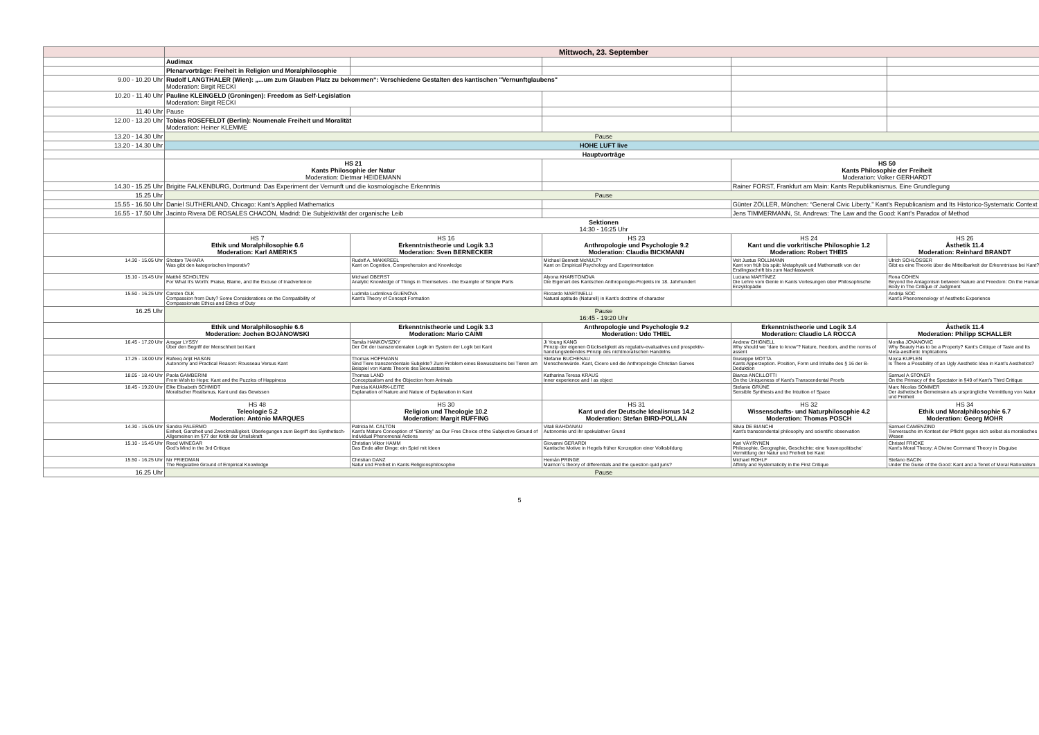| | Mittwoch, 23. September | | | | |
| | Audimax | | | | |
| | Plenarvorträge: Freiheit in Religion und Moralphilosophie | | | | |
| 9.00 - 10.20 Uhr | Rudolf LANGTHALER (Wien): „...um zum Glauben Platz zu bekommen“: Verschiedene Gestalten des kantischen "Vernunftglaubens" Moderation: Birgit RECKI | | | | |
| 10.20 - 11.40 Uhr | Pauline KLEINGELD (Groningen): Freedom as Self-Legislation Moderation: Birgit RECKI | | | | |
| 11.40 Uhr | Pause | | | | |
| 12.00 - 13.20 Uhr | Tobias ROSEFELDT (Berlin): Noumenale Freiheit und Moralität Moderation: Heiner KLEMME | | | | |
| 13.20 - 14.30 Uhr | Pause | | | | |
| 13.20 - 14.30 Uhr | HOHE LUFT live | | | | |
| | Hauptvorträge | | | | |
| | HS 21 Kants Philosophie der Natur Moderation: Dietmar HEIDEMANN | | | HS 50 Kants Philosophie der Freiheit Moderation: Volker GERHARDT | |
| 14.30 - 15.25 Uhr | Brigitte FALKENBURG, Dortmund: Das Experiment der Vernunft und die kosmologische Erkenntnis | | | Rainer FORST, Frankfurt am Main: Kants Republikanismus. Eine Grundlegung | |
| 15.25 Uhr | Pause | | | | |
| 15.55 - 16.50 Uhr | Daniel SUTHERLAND, Chicago: Kant’s Applied Mathematics | | | Günter ZÖLLER, München: “General Civic Liberty.” Kant’s Republicanism and Its Historico-Systematic Context | |
| 16.55 - 17.50 Uhr | Jacinto Rivera DE ROSALES CHACÓN, Madrid: Die Subjektivität der organische Leib | | | Jens TIMMERMANN, St. Andrews: The Law and the Good: Kant’s Paradox of Method | |
| | Sektionen 14:30 - 16:25 Uhr | | | | |
| | HS 7 Ethik und Moralphilosophie 6.6 Moderation: Karl AMERIKS | HS 16 Erkenntnistheorie und Logik 3.3 Moderation: Sven BERNECKER | HS 23 Anthropologie und Psychologie 9.2 Moderation: Claudia BICKMANN | HS 24 Kant und die vorkritische Philosophie 1.2 Moderation: Robert THEIS | HS 26 Ästhetik 11.4 Moderation: Reinhard BRANDT |
| 14.30 - 15.05 Uhr | Shotaro TAHARA Was gibt den kategorischen Imperativ? | Rudolf A. MAKKREEL Kant on Cognition, Comprehension and Knowledge | Michael Bennett McNULTY Kant on Empirical Psychology and Experimentation | Veit Justus ROLLMANN Kant von früh bis spät: Metaphysik und Mathematik von der Erstlingsschrift bis zum Nachlasswerk | Ulrich SCHLÖSSER Gibt es eine Theorie über die Mitteilbarkeit der Erkenntnisse bei Kant? |
| 15.10 - 15.45 Uhr | Matthé SCHOLTEN For What It’s Worth: Praise, Blame, and the Excuse of Inadvertence | Michael OBERST Analytic Knowledge of Things in Themselves - the Example of Simple Parts | Alyona KHARITONOVA Die Eigenart des Kantschen Anthropologie-Projekts im 18. Jahrhundert | Luciana MARTÍNEZ Die Lehre vom Genie in Kants Vorlesungen über Philosophische Enzyklopädie | Rona COHEN Beyond the Antagonism between Nature and Freedom: On the Human Body in The Critique of Judgment |
| 15.50 - 16.25 Uhr | Carsten OLK Compassion from Duty? Some Considerations on the Compatibility of Compassionate Ethics and Ethics of Duty | Ludmila Ludmilova GUENOVA Kant’s Theory of Concept Formation | Riccardo MARTINELLI Natural aptitude (Naturell) in Kant’s doctrine of character | | Andrija SOC Kant’s Phenomenology of Aesthetic Experience |
| 16.25 Uhr | Pause 16:45 - 19:20 Uhr | | | | |
| | Ethik und Moralphilosophie 6.6 Moderation: Jochen BOJANOWSKI | Erkenntnistheorie und Logik 3.3 Moderation: Mario CAIMI | Anthropologie und Psychologie 9.2 Moderation: Udo THIEL | Erkenntnistheorie und Logik 3.4 Moderation: Claudio LA ROCCA | Ästhetik 11.4 Moderation: Philipp SCHALLER |
| 16.45 - 17.20 Uhr | Ansgar LYSSY Über den Begriff der Menschheit bei Kant | Tamás HANKOVSZKY Der Ort der transzendentalen Logik im System der Logik bei Kant | Ji Young KANG Prinzip der eigenen Glückseligkeit als regulativ-evaluatives und prospektiv-handlungsleitendes Prinzip des nichtmoralischen Handelns | Andrew CHIGNELL Why should we “dare to know”? Nature, freedom, and the norms of assent | Monika JOVANOVIC Why Beauty Has to be a Property? Kant’s Critique of Taste and Its Meta-aesthetic Implications |
| 17.25 - 18.00 Uhr | Rafeeq Arijit HASAN Autonomy and Practical Reason: Rousseau Versus Kant | Thomas HOFFMANN Sind Tiere transzendentale Subjekte? Zum Problem eines Bewusstseins bei Tieren am Beispiel von Kants Theorie des Bewusstseins | Stefanie BUCHENAU Menschenwürde. Kant, Cicero und die Anthropologie Christian Garves | Giuseppe MOTTA Kants Apperzeption. Position, Form und Inhalte des § 16 der B-Deduktion | Mojca KUPLEN Is There a Possibility of an Ugly Aesthetic Idea in Kant’s Aesthetics? |
| 18.05 - 18.40 Uhr | Paola GAMBERINI From Wish to Hope: Kant and the Puzzles of Happiness | Thomas LAND Conceptualism and the Objection from Animals | Katharina Teresa KRAUS Inner experience and I as object | Bianca ANCILLOTTI On the Uniqueness of Kant’s Transcendental Proofs | Samuel A STONER On the Primacy of the Spectator in §49 of Kant’s Third Critique |
| 18.45 - 19.20 Uhr | Elke Elisabeth SCHMIDT Moralischer Realismus, Kant und das Gewissen | Patricia KAUARK-LEITE Explanation of Nature and Nature of Explanation in Kant | | Stefanie GRÜNE Sensible Synthesis and the Intuition of Space | Marc Nicolas SOMMER Der ästhetische Gemeinsinn als ursprüngliche Vermittlung von Natur und Freiheit |
| | HS 48 Teleologie 5.2 Moderation: António MARQUES | HS 30 Religion und Theologie 10.2 Moderation: Margit RUFFING | HS 31 Kant und der Deutsche Idealismus 14.2 Moderation: Stefan BIRD-POLLAN | HS 32 Wissenschafts- und Naturphilosophie 4.2 Moderation: Thomas POSCH | HS 34 Ethik und Moralphilosophie 6.7 Moderation: Georg MOHR |
| 14.30 - 15.05 Uhr | Sandra PALERMO Einheit, Ganzheit und Zweckmäßigkeit. Überlegungen zum Begriff des Synthetisch-Allgemeinen im §77 der Kritik der Urteilskraft | Patricia M. CALTON Kant’s Mature Conception of “Eternity” as Our Free Choice of the Subjective Ground of Individual Phenomenal Actions | Vitali BAHDANAU Autonomie und ihr spekulativer Grund | Silvia DE BIANCHI Kant’s transcendental philosophy and scientific observation | Samuel CAMENZIND Tierversuche im Kontext der Pflicht gegen sich selbst als moralisches Wesen |
| 15.10 - 15.45 Uhr | Reed WINEGAR God’s Mind in the 3rd Critique | Christian Viktor HAMM Das Ende aller Dinge: ein Spiel mit Ideen | Giovanni GERARDI Kantische Motive in Hegels früher Konzeption einer Volksbildung | Kari VÄYRYNEN Philosophie, Geographie, Geschichte: eine ‘kosmopolitische’ Vermittlung der Natur und Freiheit bei Kant | Christel FRICKE Kant’s Moral Theory: A Divine Command Theory in Disguise |
| 15.50 - 16.25 Uhr | Nir FRIEDMAN The Regulative Ground of Empirical Knowledge | Christian DANZ Natur und Freiheit in Kants Religionsphilosophie | Hernán PRINGE Maimon´s theory of differentials and the question quid juris? | Michael ROHLF Affinity and Systematicity in the First Critique | Stefano BACIN Under the Guise of the Good: Kant and a Tenet of Moral Rationalism |
| 16.25 Uhr | Pause | | | | |
5